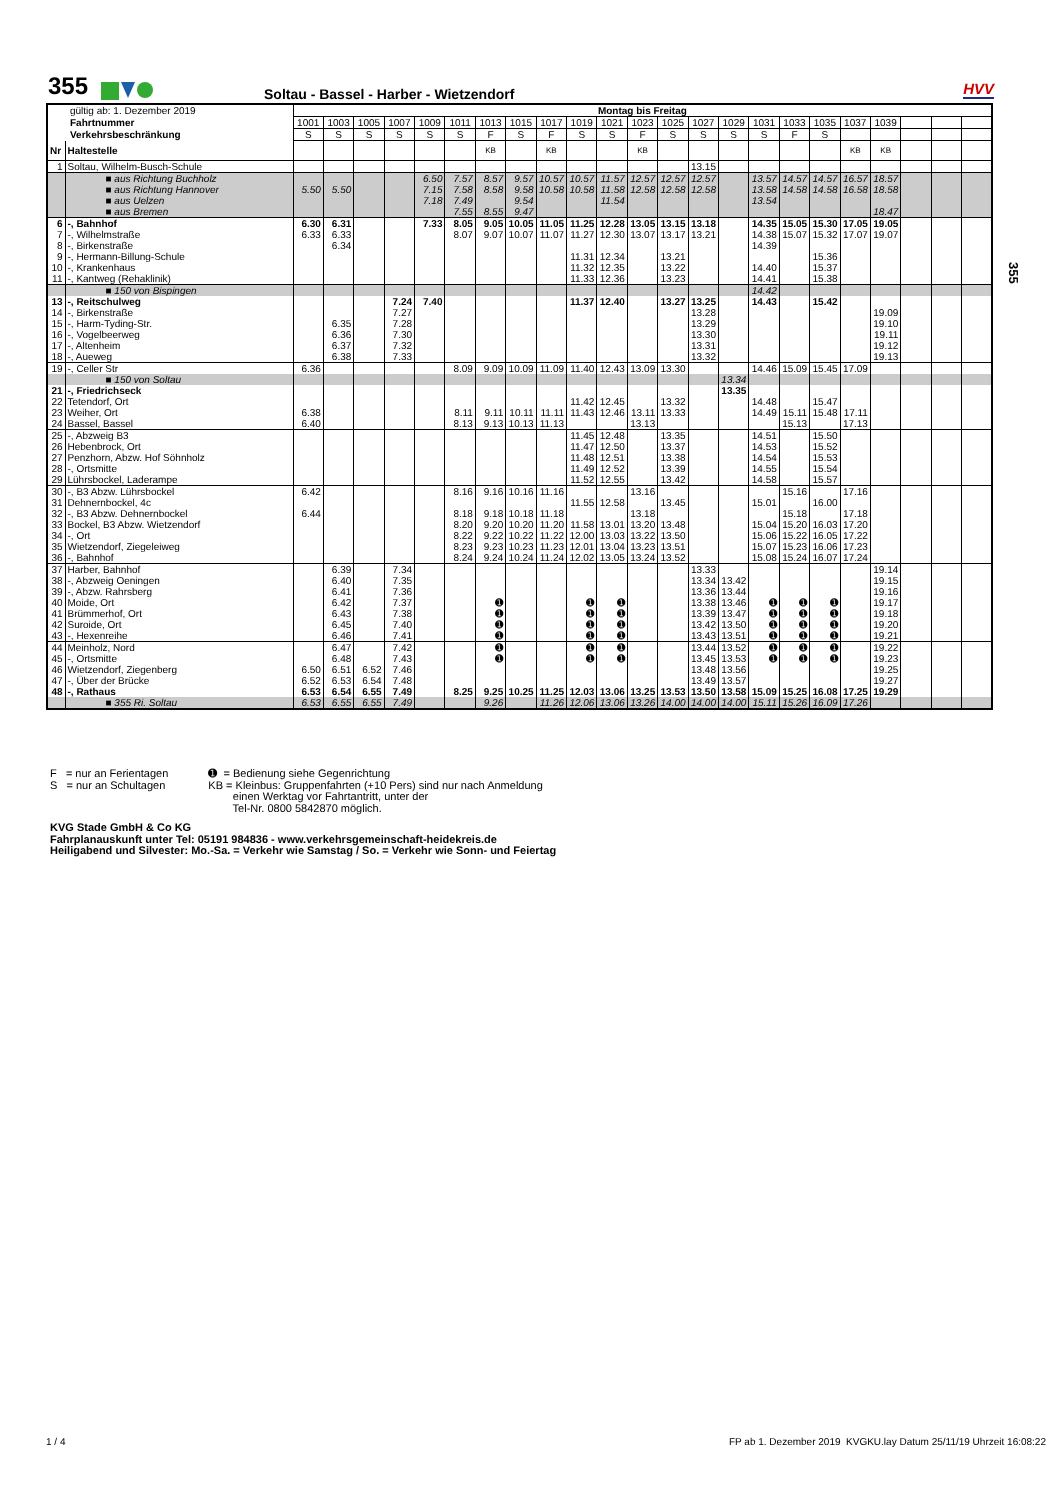355 Soltau - Bassel - Harber - Wietzendorf HVV
355
| gültig ab: 1. Dezember 2019 | | Montag bis Freitag | | | | | | | | | | | | | | | | | | | | | | |
| Fahrtnummer | | 1001 | 1003 | 1005 | 1007 | 1009 | 1011 | 1013 | 1015 | 1017 | 1019 | 1021 | 1023 | 1025 | 1027 | 1029 | 1031 | 1033 | 1035 | 1037 | 1039 | | | |
| Verkehrsbeschränkung | | S | S | S | S | S | S | F | S | F | S | S | F | S | S | S | S | F | S | | | | | |
| Nr | Haltestelle | | | | | | | KB | | KB | | | KB | | | | | | | KB | KB | | | |
| 1 | Soltau, Wilhelm-Busch-Schule | | | | | | | | | | | | | | 13.15 | | | | | | | | | |
| | ■ aus Richtung Buchholz | | | | | 6.50 | 7.57 | 8.57 | 9.57 | 10.57 | 10.57 | 11.57 | 12.57 | 12.57 | 12.57 | | 13.57 | 14.57 | 14.57 | 16.57 | 18.57 | | | |
| | ■ aus Richtung Hannover | 5.50 | 5.50 | | | 7.15 | 7.58 | 8.58 | 9.58 | 10.58 | 10.58 | 11.58 | 12.58 | 12.58 | 12.58 | | 13.58 | 14.58 | 14.58 | 16.58 | 18.58 | | | |
| | ■ aus Uelzen | | | | | 7.18 | 7.49 | | 9.54 | | | 11.54 | | | | | 13.54 | | | | | | | |
| | ■ aus Bremen | | | | | | 7.55 | 8.55 | 9.47 | | | | | | | | | | | | 18.47 | | | |
| 6 | -, Bahnhof | 6.30 | 6.31 | | | 7.33 | 8.05 | 9.05 | 10.05 | 11.05 | 11.25 | 12.28 | 13.05 | 13.15 | 13.18 | | 14.35 | 15.05 | 15.30 | 17.05 | 19.05 | | | |
| 7 | -, Wilhelmstraße | 6.33 | 6.33 | | | | 8.07 | 9.07 | 10.07 | 11.07 | 11.27 | 12.30 | 13.07 | 13.17 | 13.21 | | 14.38 | 15.07 | 15.32 | 17.07 | 19.07 | | | |
| 8 | -, Birkenstraße | | 6.34 | | | | | | | | | | | | | | 14.39 | | | | | | | |
| 9 | -, Hermann-Billung-Schule | | | | | | | | | | 11.31 | 12.34 | | 13.21 | | | | | 15.36 | | | | | |
| 10 | -, Krankenhaus | | | | | | | | | | 11.32 | 12.35 | | 13.22 | | | 14.40 | | 15.37 | | | | | |
| 11 | -, Kantweg (Rehaklinik) | | | | | | | | | | 11.33 | 12.36 | | 13.23 | | | 14.41 | | 15.38 | | | | | |
| | ■ 150 von Bispingen | | | | | | | | | | | | | | | | 14.42 | | | | | | | |
| 13 | -, Reitschulweg | | | | 7.24 | 7.40 | | | | | 11.37 | 12.40 | | 13.27 | 13.25 | | 14.43 | | 15.42 | | | | | |
| 14 | -, Birkenstraße | | | | 7.27 | | | | | | | | | | 13.28 | | | | | | 19.09 | | | |
| 15 | -, Harm-Tyding-Str. | | 6.35 | | 7.28 | | | | | | | | | | 13.29 | | | | | | 19.10 | | | |
| 16 | -, Vogelbeerweg | | 6.36 | | 7.30 | | | | | | | | | | 13.30 | | | | | | 19.11 | | | |
| 17 | -, Altenheim | | 6.37 | | 7.32 | | | | | | | | | | 13.31 | | | | | | 19.12 | | | |
| 18 | -, Aueweg | | 6.38 | | 7.33 | | | | | | | | | | 13.32 | | | | | | 19.13 | | | |
| 19 | -, Celler Str | 6.36 | | | | | 8.09 | 9.09 | 10.09 | 11.09 | 11.40 | 12.43 | 13.09 | 13.30 | | | 14.46 | 15.09 | 15.45 | 17.09 | | | | |
| | ■ 150 von Soltau | | | | | | | | | | | | | | | 13.34 | | | | | | | | |
| 21 | -, Friedrichseck | | | | | | | | | | | | | | | 13.35 | | | | | | | | |
| 22 | Tetendorf, Ort | | | | | | | | | | 11.42 | 12.45 | | 13.32 | | | 14.48 | | 15.47 | | | | | |
| 23 | Weiher, Ort | 6.38 | | | | | 8.11 | 9.11 | 10.11 | 11.11 | 11.43 | 12.46 | 13.11 | 13.33 | | | 14.49 | 15.11 | 15.48 | 17.11 | | | | |
| 24 | Bassel, Bassel | 6.40 | | | | | 8.13 | 9.13 | 10.13 | 11.13 | | | 13.13 | | | | | 15.13 | | 17.13 | | | | |
| 25 | -, Abzweig B3 | | | | | | | | | | 11.45 | 12.48 | | 13.35 | | | 14.51 | | 15.50 | | | | | |
| 26 | Hebenbrock, Ort | | | | | | | | | | 11.47 | 12.50 | | 13.37 | | | 14.53 | | 15.52 | | | | | |
| 27 | Penzhorn, Abzw. Hof Söhnholz | | | | | | | | | | 11.48 | 12.51 | | 13.38 | | | 14.54 | | 15.53 | | | | | |
| 28 | -, Ortsmitte | | | | | | | | | | 11.49 | 12.52 | | 13.39 | | | 14.55 | | 15.54 | | | | | |
| 29 | Lührsbockel, Laderampe | | | | | | | | | | 11.52 | 12.55 | | 13.42 | | | 14.58 | | 15.57 | | | | | |
| 30 | -, B3 Abzw. Lührsbockel | 6.42 | | | | | 8.16 | 9.16 | 10.16 | 11.16 | | | 13.16 | | | | | 15.16 | | 17.16 | | | | |
| 31 | Dehnernbockel, 4c | | | | | | | | | | 11.55 | 12.58 | | 13.45 | | | 15.01 | | 16.00 | | | | | |
| 32 | -, B3 Abzw. Dehnernbockel | 6.44 | | | | | 8.18 | 9.18 | 10.18 | 11.18 | | | 13.18 | | | | | 15.18 | | 17.18 | | | | |
| 33 | Bockel, B3 Abzw. Wietzendorf | | | | | | 8.20 | 9.20 | 10.20 | 11.20 | 11.58 | 13.01 | 13.20 | 13.48 | | | 15.04 | 15.20 | 16.03 | 17.20 | | | | |
| 34 | -, Ort | | | | | | 8.22 | 9.22 | 10.22 | 11.22 | 12.00 | 13.03 | 13.22 | 13.50 | | | 15.06 | 15.22 | 16.05 | 17.22 | | | | |
| 35 | Wietzendorf, Ziegeleiweg | | | | | | 8.23 | 9.23 | 10.23 | 11.23 | 12.01 | 13.04 | 13.23 | 13.51 | | | 15.07 | 15.23 | 16.06 | 17.23 | | | | |
| 36 | -, Bahnhof | | | | | | 8.24 | 9.24 | 10.24 | 11.24 | 12.02 | 13.05 | 13.24 | 13.52 | | | 15.08 | 15.24 | 16.07 | 17.24 | | | | |
| 37 | Harber, Bahnhof | | 6.39 | | 7.34 | | | | | | | | | | 13.33 | | | | | | 19.14 | | | |
| 38 | -, Abzweig Oeningen | | 6.40 | | 7.35 | | | | | | | | | | 13.34 | 13.42 | | | | | 19.15 | | | |
| 39 | -, Abzw. Rahrsberg | | 6.41 | | 7.36 | | | | | | | | | | 13.36 | 13.44 | | | | | 19.16 | | | |
| 40 | Moide, Ort | | 6.42 | | 7.37 | | | ➊ | | | ➊ | ➊ | | | 13.38 | 13.46 | ➊ | ➊ | ➊ | | 19.17 | | | |
| 41 | Brümmerhof, Ort | | 6.43 | | 7.38 | | | ➊ | | | ➊ | ➊ | | | 13.39 | 13.47 | ➊ | ➊ | ➊ | | 19.18 | | | |
| 42 | Suroide, Ort | | 6.45 | | 7.40 | | | ➊ | | | ➊ | ➊ | | | 13.42 | 13.50 | ➊ | ➊ | ➊ | | 19.20 | | | |
| 43 | -, Hexenreihe | | 6.46 | | 7.41 | | | ➊ | | | ➊ | ➊ | | | 13.43 | 13.51 | ➊ | ➊ | ➊ | | 19.21 | | | |
| 44 | Meinholz, Nord | | 6.47 | | 7.42 | | | ➊ | | | ➊ | ➊ | | | 13.44 | 13.52 | ➊ | ➊ | ➊ | | 19.22 | | | |
| 45 | -, Ortsmitte | | 6.48 | | 7.43 | | | ➊ | | | ➊ | ➊ | | | 13.45 | 13.53 | ➊ | ➊ | ➊ | | 19.23 | | | |
| 46 | Wietzendorf, Ziegenberg | 6.50 | 6.51 | 6.52 | 7.46 | | | | | | | | | | 13.48 | 13.56 | | | | | 19.25 | | | |
| 47 | -, Über der Brücke | 6.52 | 6.53 | 6.54 | 7.48 | | | | | | | | | | 13.49 | 13.57 | | | | | 19.27 | | | |
| 48 | -, Rathaus | 6.53 | 6.54 | 6.55 | 7.49 | | 8.25 | 9.25 | 10.25 | 11.25 | 12.03 | 13.06 | 13.25 | 13.53 | 13.50 | 13.58 | 15.09 | 15.25 | 16.08 | 17.25 | 19.29 | | | |
| | ■ 355 Ri. Soltau | 6.53 | 6.55 | 6.55 | 7.49 | | | 9.26 | | 11.26 | 12.06 | 13.06 | 13.26 | 14.00 | 14.00 | 14.00 | 15.11 | 15.26 | 16.09 | 17.26 | | | | |
F = nur an Ferientagen
S = nur an Schultagen
➊ = Bedienung siehe Gegenrichtung
KB = Kleinbus: Gruppenfahrten (+10 Pers) sind nur nach Anmeldung
einen Werktag vor Fahrtantritt, unter der
Tel-Nr. 0800 5842870 möglich.
KVG Stade GmbH & Co KG
Fahrplanauskunft unter Tel: 05191 984836 - www.verkehrsgemeinschaft-heidekreis.de
Heiligabend und Silvester: Mo.-Sa. = Verkehr wie Samstag / So. = Verkehr wie Sonn- und Feiertag
1 / 4
FP ab 1. Dezember 2019 KVGKU.lay Datum 25/11/19 Uhrzeit 16:08:22